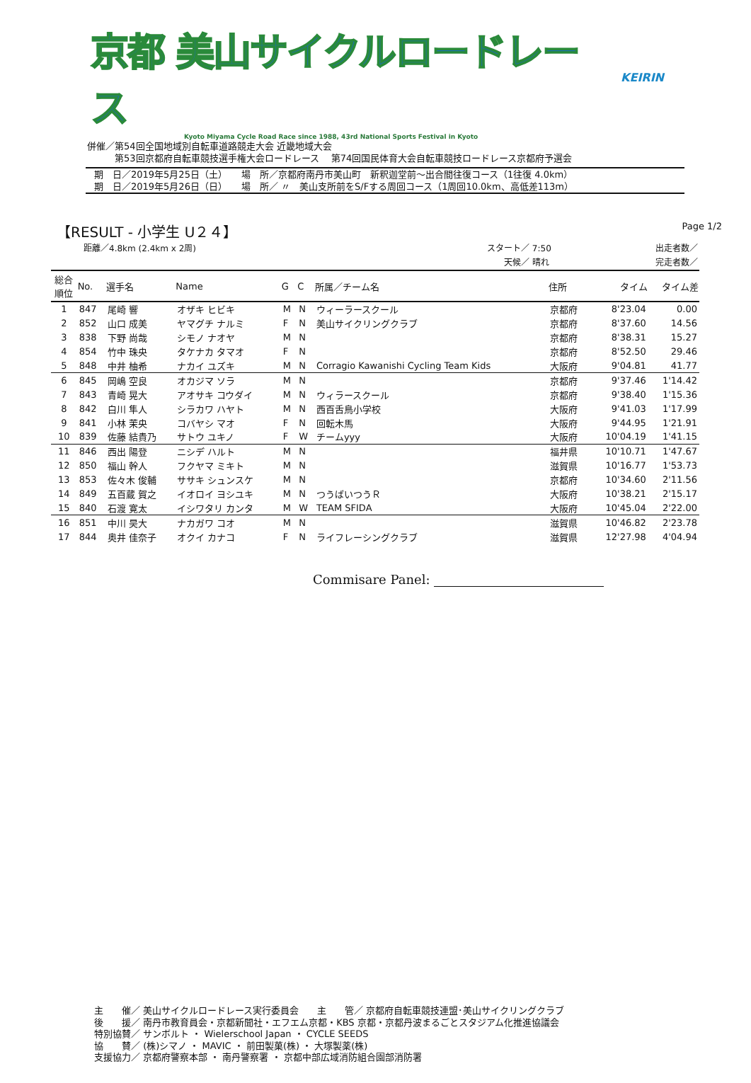京都 美山サイクルロードレース
KEIRIN
Kyoto Miyama Cycle Road Race since 1988, 43rd National Sports Festival in Kyoto
併催／第54回全国地域別自転車道路競走大会 近畿地域大会
　　　第53回京都府自転車競技選手権大会ロードレース　 第74回国民体育大会自転車競技ロードレース京都府予選会
期　日／2019年5月25日（土）　　場　所／京都府南丹市美山町　新釈迦堂前～出合間往復コース（1往復 4.0km）
期　日／2019年5月26日（日）　　場　所／ 〃　美山支所前をS/Fする周回コース（1周回10.0km、高低差113m）
【RESULT - 小学生 U２４】
Page 1/2
距離／4.8km (2.4km x 2周) スタート／ 7:50
　　天候／ 晴れ
出走者数／
完走者数／
| 総合 順位 | No. | 選手名 | Name | G | C | 所属／チーム名 | 住所 | タイム | タイム差 |
| --- | --- | --- | --- | --- | --- | --- | --- | --- | --- |
| 1 | 847 | 尾崎 響 | オザキ ヒビキ | M | N | ウィーラースクール | 京都府 | 8'23.04 | 0.00 |
| 2 | 852 | 山口 成美 | ヤマグチ ナルミ | F | N | 美山サイクリングクラブ | 京都府 | 8'37.60 | 14.56 |
| 3 | 838 | 下野 尚哉 | シモノ ナオヤ | M | N | | 京都府 | 8'38.31 | 15.27 |
| 4 | 854 | 竹中 珠央 | タケナカ タマオ | F | N | | 京都府 | 8'52.50 | 29.46 |
| 5 | 848 | 中井 柚希 | ナカイ ユズキ | M | N | Corragio Kawanishi Cycling Team Kids | 大阪府 | 9'04.81 | 41.77 |
| 6 | 845 | 岡嶋 空良 | オカジマ ソラ | M | N | | 京都府 | 9'37.46 | 1'14.42 |
| 7 | 843 | 青崎 晃大 | アオサキ コウダイ | M | N | ウィラースクール | 京都府 | 9'38.40 | 1'15.36 |
| 8 | 842 | 白川 隼人 | シラカワ ハヤト | M | N | 西百舌鳥小学校 | 大阪府 | 9'41.03 | 1'17.99 |
| 9 | 841 | 小林 茉央 | コバヤシ マオ | F | N | 回転木馬 | 大阪府 | 9'44.95 | 1'21.91 |
| 10 | 839 | 佐藤 結貴乃 | サトウ ユキノ | F | W | チームyyy | 大阪府 | 10'04.19 | 1'41.15 |
| 11 | 846 | 西出 陽登 | ニシデ ハルト | M | N | | 福井県 | 10'10.71 | 1'47.67 |
| 12 | 850 | 福山 幹人 | フクヤマ ミキト | M | N | | 滋賀県 | 10'16.77 | 1'53.73 |
| 13 | 853 | 佐々木 俊輔 | ササキ シュンスケ | M | N | | 京都府 | 10'34.60 | 2'11.56 |
| 14 | 849 | 五百蔵 賀之 | イオロイ ヨシユキ | M | N | つうばいつうＲ | 大阪府 | 10'38.21 | 2'15.17 |
| 15 | 840 | 石渡 寛太 | イシワタリ カンタ | M | W | TEAM SFIDA | 大阪府 | 10'45.04 | 2'22.00 |
| 16 | 851 | 中川 昊大 | ナカガワ コオ | M | N | | 滋賀県 | 10'46.82 | 2'23.78 |
| 17 | 844 | 奥井 佳奈子 | オクイ カナコ | F | N | ライフレーシングクラブ | 滋賀県 | 12'27.98 | 4'04.94 |
Commisare Panel:
主　　催／ 美山サイクルロードレース実行委員会　　主　　管／ 京都府自転車競技連盟･美山サイクリングクラブ
後　　援／ 南丹市教育員会・京都新聞社・エフエム京都・KBS 京都・京都丹波まるごとスタジアム化推進協議会
特別協賛／ サンボルト ・ Wielerschool Japan ・ CYCLE SEEDS
協　　賛／ (株)シマノ ・ MAVIC ・ 前田製菓(株) ・ 大塚製薬(株)
支援協力／ 京都府警察本部 ・ 南丹警察署 ・ 京都中部広域消防組合園部消防署